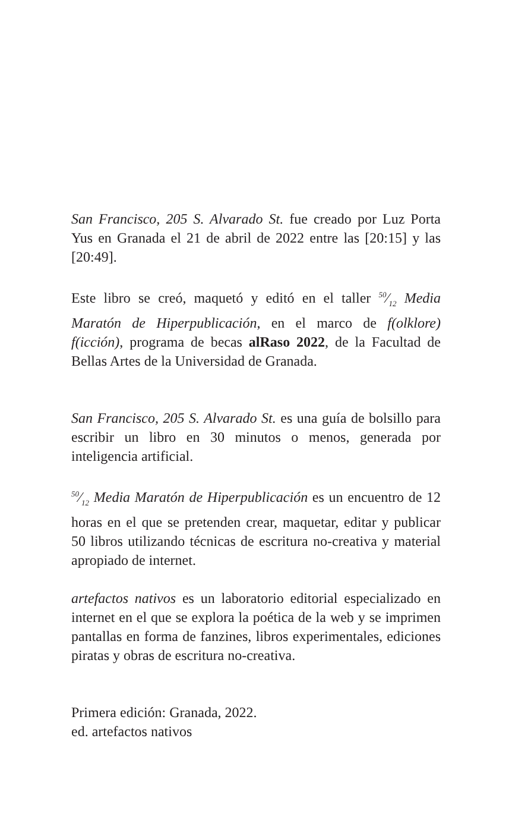San Francisco, 205 S. Alvarado St. fue creado por Luz Porta Yus en Granada el 21 de abril de 2022 entre las [20:15] y las [20:49].
Este libro se creó, maquetó y editó en el taller 50⁄12 Media Maratón de Hiperpublicación, en el marco de f(olklore) f(icción), programa de becas alRaso 2022, de la Facultad de Bellas Artes de la Universidad de Granada.
San Francisco, 205 S. Alvarado St. es una guía de bolsillo para escribir un libro en 30 minutos o menos, generada por inteligencia artificial.
50⁄12 Media Maratón de Hiperpublicación es un encuentro de 12 horas en el que se pretenden crear, maquetar, editar y publicar 50 libros utilizando técnicas de escritura no-creativa y material apropiado de internet.
artefactos nativos es un laboratorio editorial especializado en internet en el que se explora la poética de la web y se imprimen pantallas en forma de fanzines, libros experimentales, ediciones piratas y obras de escritura no-creativa.
Primera edición: Granada, 2022.
ed. artefactos nativos